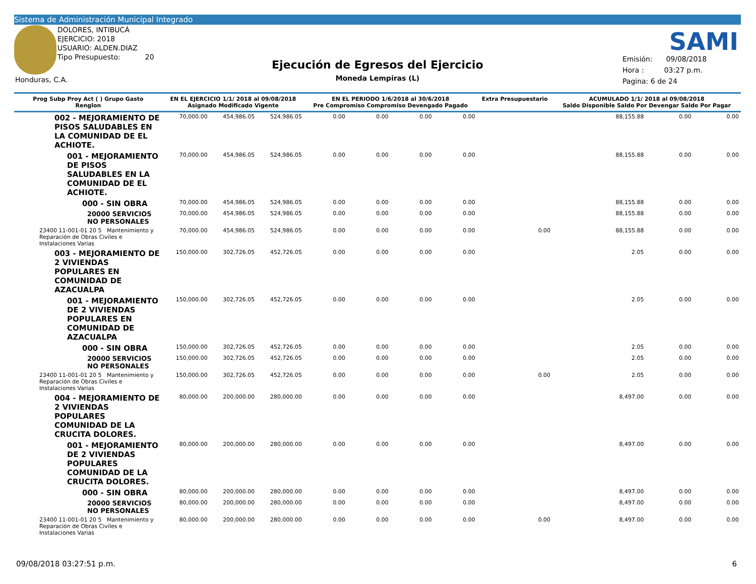Sistema de Administración Municipal Integrado
DOLORES, INTIBUCÁ
EJERCICIO: 2018
USUARIO: ALDEN.DIAZ
Tipo Presupuesto: 20
Honduras, C.A.
SAMI
Ejecución de Egresos del Ejercicio
Moneda Lempiras (L)
Emisión: 09/08/2018
Hora : 03:27 p.m.
Pagina: 6 de 24
| Prog Subp Proy Act ( ) Grupo Gasto Renglon | EN EL EJERCICIO 1/1/ 2018 al 09/08/2018 Asignado Modificado Vigente | | | EN EL PERIODO 1/6/2018 al 30/6/2018 Pre Compromiso Compromiso Devengado Pagado | | | | Extra Presupuestario | ACUMULADO 1/1/ 2018 al 09/08/2018 Saldo Disponible Saldo Por Devengar Saldo Por Pagar | | |
| --- | --- | --- | --- | --- | --- | --- | --- | --- | --- | --- | --- |
| 002 - MEJORAMIENTO DE PISOS SALUDABLES EN LA COMUNIDAD DE EL ACHIOTE. | 70,000.00 | 454,986.05 | 524,986.05 | 0.00 | 0.00 | 0.00 | 0.00 | | 88,155.88 | 0.00 | 0.00 |
| 001 - MEJORAMIENTO DE PISOS SALUDABLES EN LA COMUNIDAD DE EL ACHIOTE. | 70,000.00 | 454,986.05 | 524,986.05 | 0.00 | 0.00 | 0.00 | 0.00 | | 88,155.88 | 0.00 | 0.00 |
| 000 - SIN OBRA | 70,000.00 | 454,986.05 | 524,986.05 | 0.00 | 0.00 | 0.00 | 0.00 | | 88,155.88 | 0.00 | 0.00 |
| 20000 SERVICIOS NO PERSONALES | 70,000.00 | 454,986.05 | 524,986.05 | 0.00 | 0.00 | 0.00 | 0.00 | | 88,155.88 | 0.00 | 0.00 |
| 23400 11-001-01 20 5 Mantenimiento y Reparación de Obras Civiles e Instalaciones Varias | 70,000.00 | 454,986.05 | 524,986.05 | 0.00 | 0.00 | 0.00 | 0.00 | 0.00 | 88,155.88 | 0.00 | 0.00 |
| 003 - MEJORAMIENTO DE 2 VIVIENDAS POPULARES EN COMUNIDAD DE AZACUALPA | 150,000.00 | 302,726.05 | 452,726.05 | 0.00 | 0.00 | 0.00 | 0.00 | | 2.05 | 0.00 | 0.00 |
| 001 - MEJORAMIENTO DE 2 VIVIENDAS POPULARES EN COMUNIDAD DE AZACUALPA | 150,000.00 | 302,726.05 | 452,726.05 | 0.00 | 0.00 | 0.00 | 0.00 | | 2.05 | 0.00 | 0.00 |
| 000 - SIN OBRA | 150,000.00 | 302,726.05 | 452,726.05 | 0.00 | 0.00 | 0.00 | 0.00 | | 2.05 | 0.00 | 0.00 |
| 20000 SERVICIOS NO PERSONALES | 150,000.00 | 302,726.05 | 452,726.05 | 0.00 | 0.00 | 0.00 | 0.00 | | 2.05 | 0.00 | 0.00 |
| 23400 11-001-01 20 5 Mantenimiento y Reparación de Obras Civiles e Instalaciones Varias | 150,000.00 | 302,726.05 | 452,726.05 | 0.00 | 0.00 | 0.00 | 0.00 | 0.00 | 2.05 | 0.00 | 0.00 |
| 004 - MEJORAMIENTO DE 2 VIVIENDAS POPULARES COMUNIDAD DE LA CRUCITA DOLORES. | 80,000.00 | 200,000.00 | 280,000.00 | 0.00 | 0.00 | 0.00 | 0.00 | | 8,497.00 | 0.00 | 0.00 |
| 001 - MEJORAMIENTO DE 2 VIVIENDAS POPULARES COMUNIDAD DE LA CRUCITA DOLORES. | 80,000.00 | 200,000.00 | 280,000.00 | 0.00 | 0.00 | 0.00 | 0.00 | | 8,497.00 | 0.00 | 0.00 |
| 000 - SIN OBRA | 80,000.00 | 200,000.00 | 280,000.00 | 0.00 | 0.00 | 0.00 | 0.00 | | 8,497.00 | 0.00 | 0.00 |
| 20000 SERVICIOS NO PERSONALES | 80,000.00 | 200,000.00 | 280,000.00 | 0.00 | 0.00 | 0.00 | 0.00 | | 8,497.00 | 0.00 | 0.00 |
| 23400 11-001-01 20 5 Mantenimiento y Reparación de Obras Civiles e Instalaciones Varias | 80,000.00 | 200,000.00 | 280,000.00 | 0.00 | 0.00 | 0.00 | 0.00 | 0.00 | 8,497.00 | 0.00 | 0.00 |
09/08/2018 03:27:51 p.m. 6